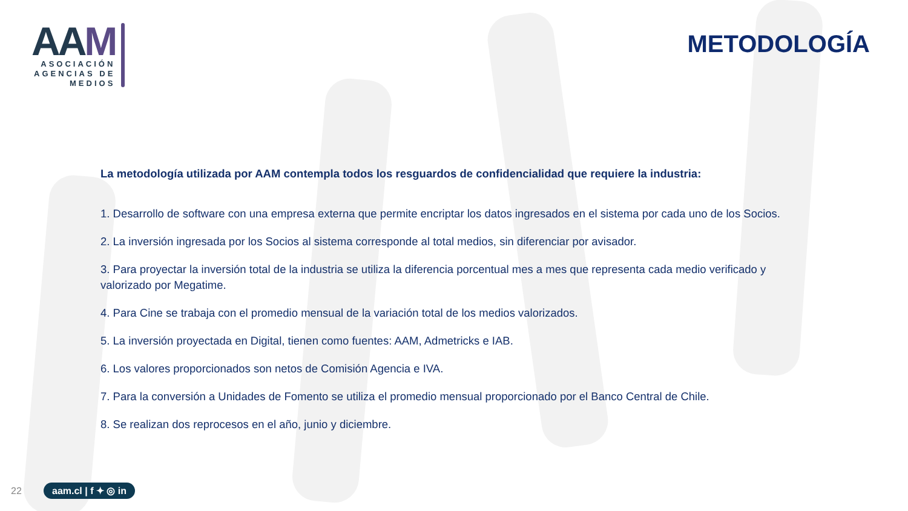AAM
ASOCIACIÓN
AGENCIAS DE
MEDIOS
METODOLOGÍA
La metodología utilizada por AAM contempla todos los resguardos de confidencialidad que requiere la industria:
1. Desarrollo de software con una empresa externa que permite encriptar los datos ingresados en el sistema por cada uno de los Socios.
2. La inversión ingresada por los Socios al sistema corresponde al total medios, sin diferenciar por avisador.
3. Para proyectar la inversión total de la industria se utiliza la diferencia porcentual mes a mes que representa cada medio verificado y valorizado por Megatime.
4. Para Cine se trabaja con el promedio mensual de la variación total de los medios valorizados.
5. La inversión proyectada en Digital, tienen como fuentes: AAM, Admetricks e IAB.
6. Los valores proporcionados son netos de Comisión Agencia e IVA.
7. Para la conversión a Unidades de Fomento se utiliza el promedio mensual proporcionado por el Banco Central de Chile.
8. Se realizan dos reprocesos en el año, junio y diciembre.
22 aam.cl | f ✦ ◎ in